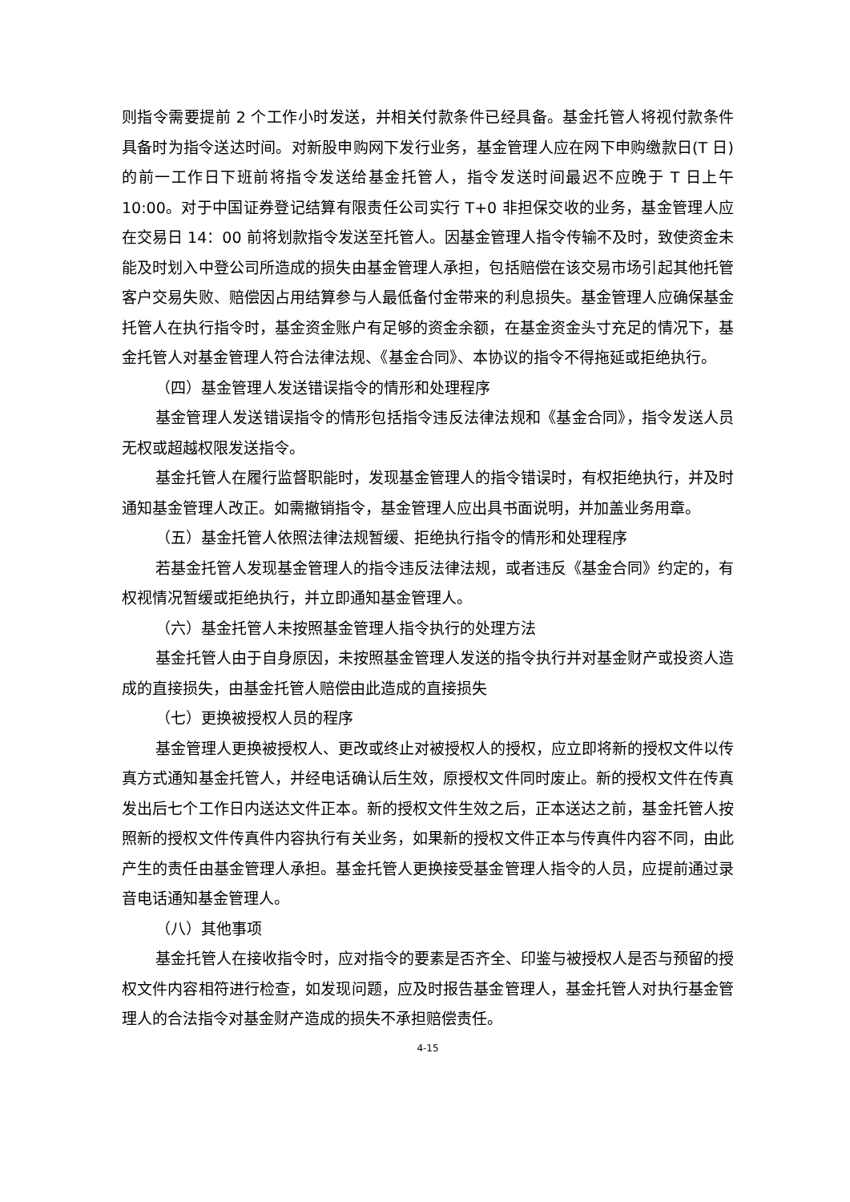则指令需要提前 2 个工作小时发送，并相关付款条件已经具备。基金托管人将视付款条件具备时为指令送达时间。对新股申购网下发行业务，基金管理人应在网下申购缴款日(T 日)的前一工作日下班前将指令发送给基金托管人，指令发送时间最迟不应晚于 T 日上午 10:00。对于中国证券登记结算有限责任公司实行 T+0 非担保交收的业务，基金管理人应在交易日 14：00 前将划款指令发送至托管人。因基金管理人指令传输不及时，致使资金未能及时划入中登公司所造成的损失由基金管理人承担，包括赔偿在该交易市场引起其他托管客户交易失败、赔偿因占用结算参与人最低备付金带来的利息损失。基金管理人应确保基金托管人在执行指令时，基金资金账户有足够的资金余额，在基金资金头寸充足的情况下，基金托管人对基金管理人符合法律法规、《基金合同》、本协议的指令不得拖延或拒绝执行。
（四）基金管理人发送错误指令的情形和处理程序
基金管理人发送错误指令的情形包括指令违反法律法规和《基金合同》，指令发送人员无权或超越权限发送指令。
基金托管人在履行监督职能时，发现基金管理人的指令错误时，有权拒绝执行，并及时通知基金管理人改正。如需撤销指令，基金管理人应出具书面说明，并加盖业务用章。
（五）基金托管人依照法律法规暂缓、拒绝执行指令的情形和处理程序
若基金托管人发现基金管理人的指令违反法律法规，或者违反《基金合同》约定的，有权视情况暂缓或拒绝执行，并立即通知基金管理人。
（六）基金托管人未按照基金管理人指令执行的处理方法
基金托管人由于自身原因，未按照基金管理人发送的指令执行并对基金财产或投资人造成的直接损失，由基金托管人赔偿由此造成的直接损失
（七）更换被授权人员的程序
基金管理人更换被授权人、更改或终止对被授权人的授权，应立即将新的授权文件以传真方式通知基金托管人，并经电话确认后生效，原授权文件同时废止。新的授权文件在传真发出后七个工作日内送达文件正本。新的授权文件生效之后，正本送达之前，基金托管人按照新的授权文件传真件内容执行有关业务，如果新的授权文件正本与传真件内容不同，由此产生的责任由基金管理人承担。基金托管人更换接受基金管理人指令的人员，应提前通过录音电话通知基金管理人。
（八）其他事项
基金托管人在接收指令时，应对指令的要素是否齐全、印鉴与被授权人是否与预留的授权文件内容相符进行检查，如发现问题，应及时报告基金管理人，基金托管人对执行基金管理人的合法指令对基金财产造成的损失不承担赔偿责任。
4-15